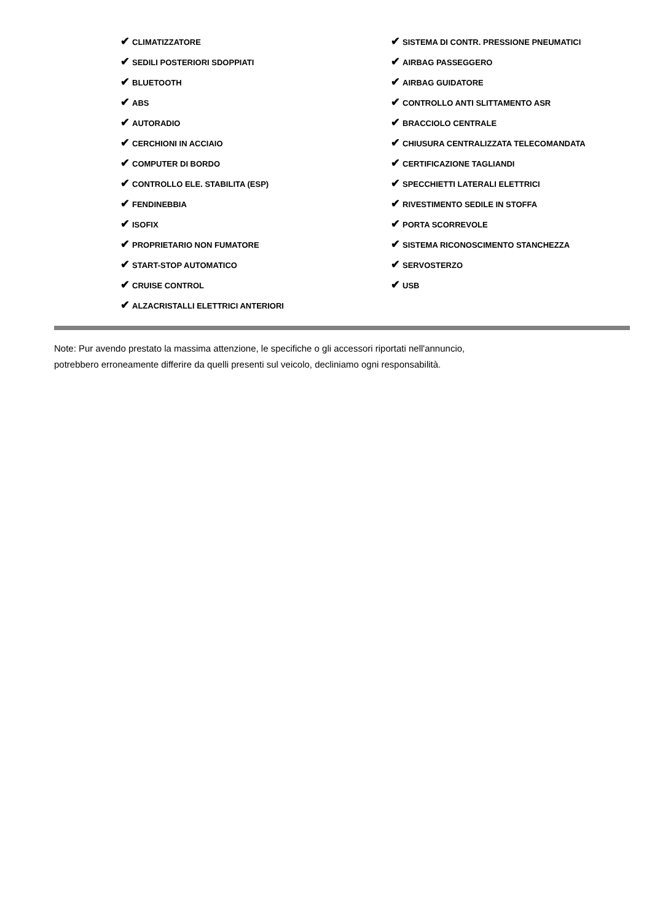✔ CLIMATIZZATORE
✔ SEDILI POSTERIORI SDOPPIATI
✔ BLUETOOTH
✔ ABS
✔ AUTORADIO
✔ CERCHIONI IN ACCIAIO
✔ COMPUTER DI BORDO
✔ CONTROLLO ELE. STABILITA (ESP)
✔ FENDINEBBIA
✔ ISOFIX
✔ PROPRIETARIO NON FUMATORE
✔ START-STOP AUTOMATICO
✔ CRUISE CONTROL
✔ ALZACRISTALLI ELETTRICI ANTERIORI
✔ SISTEMA DI CONTR. PRESSIONE PNEUMATICI
✔ AIRBAG PASSEGGERO
✔ AIRBAG GUIDATORE
✔ CONTROLLO ANTI SLITTAMENTO ASR
✔ BRACCIOLO CENTRALE
✔ CHIUSURA CENTRALIZZATA TELECOMANDATA
✔ CERTIFICAZIONE TAGLIANDI
✔ SPECCHIETTI LATERALI ELETTRICI
✔ RIVESTIMENTO SEDILE IN STOFFA
✔ PORTA SCORREVOLE
✔ SISTEMA RICONOSCIMENTO STANCHEZZA
✔ SERVOSTERZO
✔ USB
Note: Pur avendo prestato la massima attenzione, le specifiche o gli accessori riportati nell'annuncio,
potrebbero erroneamente differire da quelli presenti sul veicolo, decliniamo ogni responsabilità.